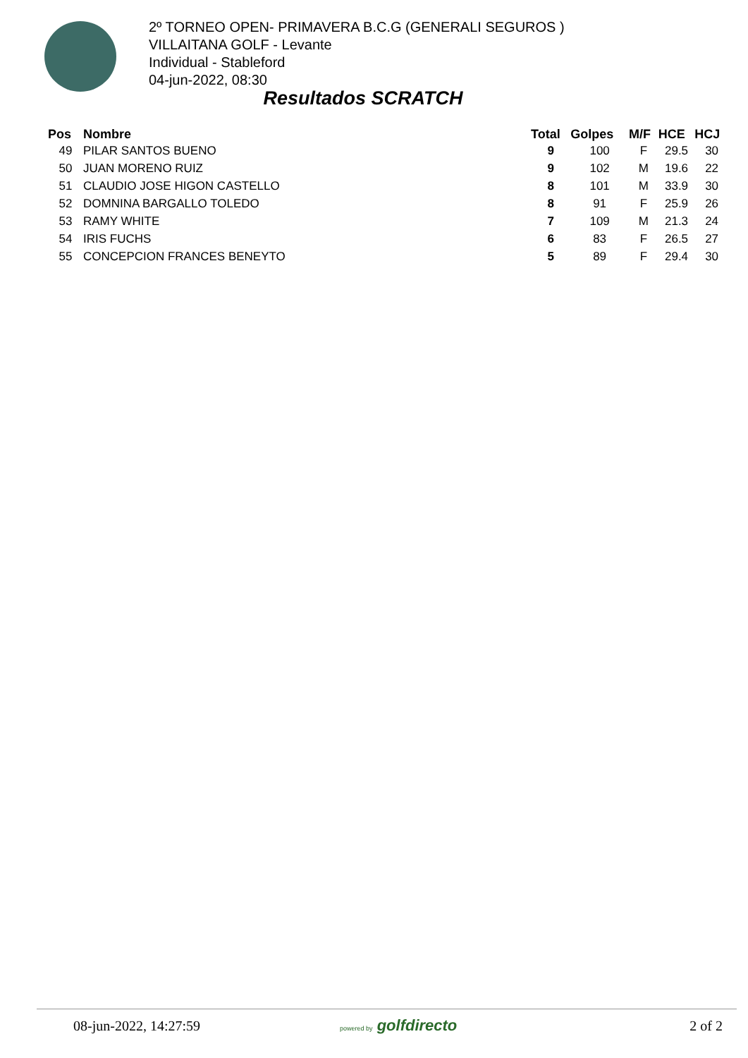2º TORNEO OPEN- PRIMAVERA B.C.G (GENERALI SEGUROS )
VILLAITANA GOLF - Levante
Individual - Stableford
04-jun-2022, 08:30
Resultados SCRATCH
| Pos | Nombre | Total | Golpes | M/F | HCE | HCJ |
| --- | --- | --- | --- | --- | --- | --- |
| 49 | PILAR SANTOS BUENO | 9 | 100 | F | 29.5 | 30 |
| 50 | JUAN MORENO RUIZ | 9 | 102 | M | 19.6 | 22 |
| 51 | CLAUDIO JOSE HIGON CASTELLO | 8 | 101 | M | 33.9 | 30 |
| 52 | DOMNINA BARGALLO TOLEDO | 8 | 91 | F | 25.9 | 26 |
| 53 | RAMY WHITE | 7 | 109 | M | 21.3 | 24 |
| 54 | IRIS FUCHS | 6 | 83 | F | 26.5 | 27 |
| 55 | CONCEPCION FRANCES BENEYTO | 5 | 89 | F | 29.4 | 30 |
08-jun-2022, 14:27:59 powered by golfdirecto 2 of 2